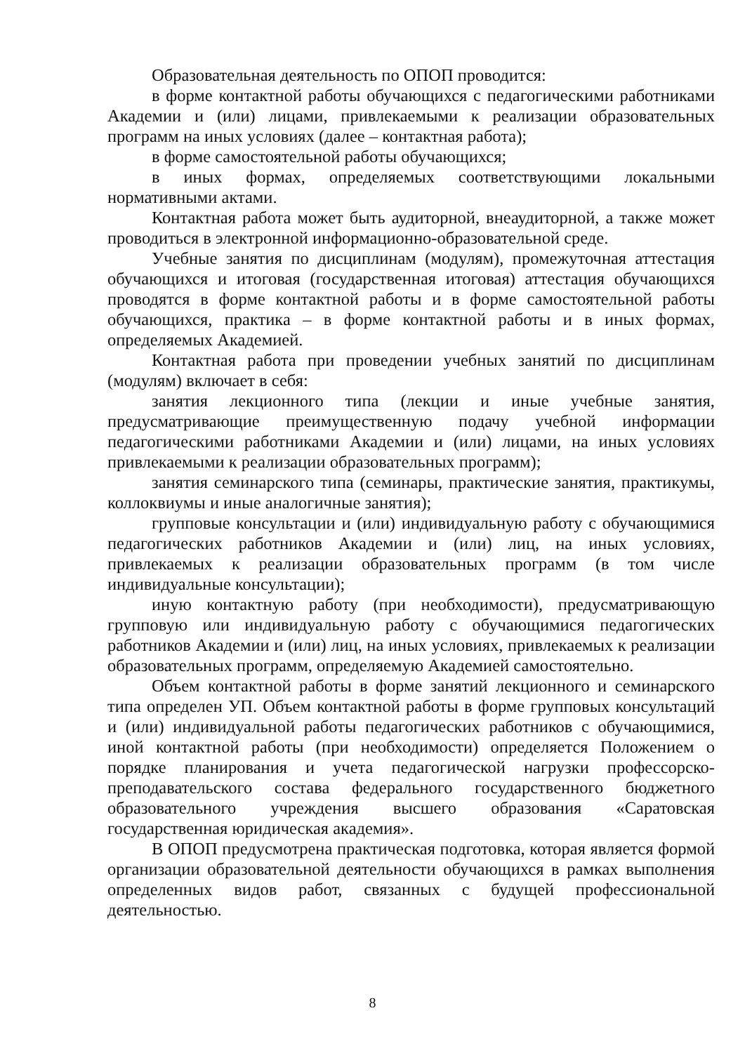Образовательная деятельность по ОПОП проводится:
в форме контактной работы обучающихся с педагогическими работниками Академии и (или) лицами, привлекаемыми к реализации образовательных программ на иных условиях (далее – контактная работа);
в форме самостоятельной работы обучающихся;
в иных формах, определяемых соответствующими локальными нормативными актами.
Контактная работа может быть аудиторной, внеаудиторной, а также может проводиться в электронной информационно-образовательной среде.
Учебные занятия по дисциплинам (модулям), промежуточная аттестация обучающихся и итоговая (государственная итоговая) аттестация обучающихся проводятся в форме контактной работы и в форме самостоятельной работы обучающихся, практика – в форме контактной работы и в иных формах, определяемых Академией.
Контактная работа при проведении учебных занятий по дисциплинам (модулям) включает в себя:
занятия лекционного типа (лекции и иные учебные занятия, предусматривающие преимущественную подачу учебной информации педагогическими работниками Академии и (или) лицами, на иных условиях привлекаемыми к реализации образовательных программ);
занятия семинарского типа (семинары, практические занятия, практикумы, коллоквиумы и иные аналогичные занятия);
групповые консультации и (или) индивидуальную работу с обучающимися педагогических работников Академии и (или) лиц, на иных условиях, привлекаемых к реализации образовательных программ (в том числе индивидуальные консультации);
иную контактную работу (при необходимости), предусматривающую групповую или индивидуальную работу с обучающимися педагогических работников Академии и (или) лиц, на иных условиях, привлекаемых к реализации образовательных программ, определяемую Академией самостоятельно.
Объем контактной работы в форме занятий лекционного и семинарского типа определен УП. Объем контактной работы в форме групповых консультаций и (или) индивидуальной работы педагогических работников с обучающимися, иной контактной работы (при необходимости) определяется Положением о порядке планирования и учета педагогической нагрузки профессорско-преподавательского состава федерального государственного бюджетного образовательного учреждения высшего образования «Саратовская государственная юридическая академия».
В ОПОП предусмотрена практическая подготовка, которая является формой организации образовательной деятельности обучающихся в рамках выполнения определенных видов работ, связанных с будущей профессиональной деятельностью.
8